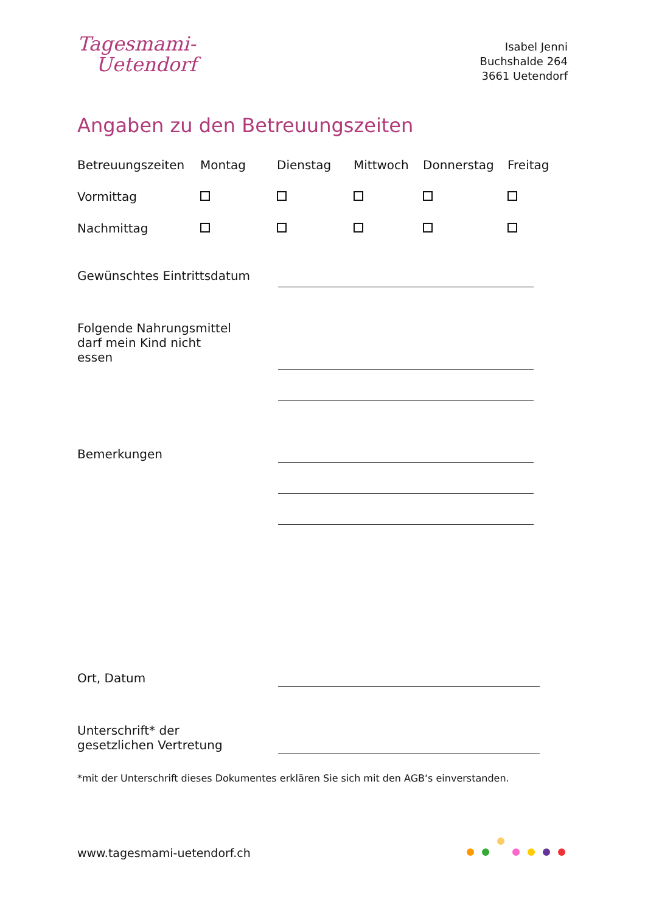Tagesmami-
Uetendorf
Isabel Jenni
Buchshalde 264
3661 Uetendorf
Angaben zu den Betreuungszeiten
| Betreuungszeiten | Montag | Dienstag | Mittwoch | Donnerstag | Freitag |
| --- | --- | --- | --- | --- | --- |
| Vormittag | | | | | |
| Nachmittag | | | | | |
Gewünschtes Eintrittsdatum
Folgende Nahrungsmittel
darf mein Kind nicht
essen
Bemerkungen
Ort, Datum
Unterschrift* der
gesetzlichen Vertretung
*mit der Unterschrift dieses Dokumentes erklären Sie sich mit den AGB‘s einverstanden.
www.tagesmami-uetendorf.ch